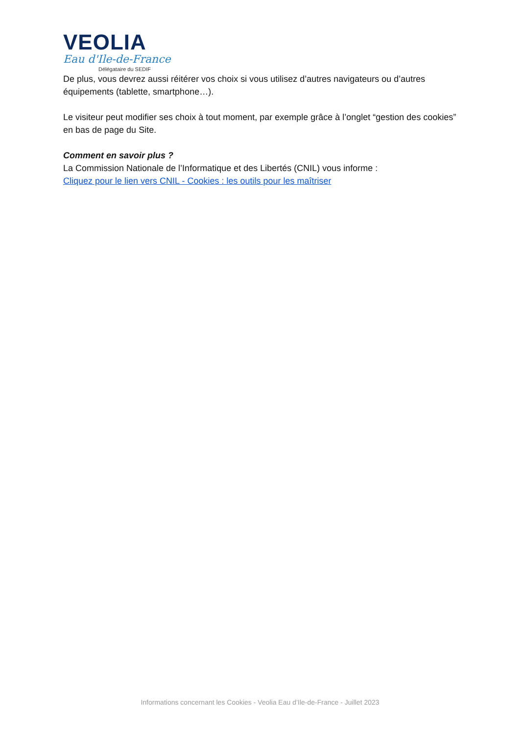VEOLIA
Eau d'Ile-de-France
Délégataire du SEDIF
De plus, vous devrez aussi réitérer vos choix si vous utilisez d’autres navigateurs ou d’autres équipements (tablette, smartphone…).
Le visiteur peut modifier ses choix à tout moment, par exemple grâce à l’onglet “gestion des cookies” en bas de page du Site.
Comment en savoir plus ?
La Commission Nationale de l’Informatique et des Libertés (CNIL) vous informe :
Cliquez pour le lien vers CNIL - Cookies : les outils pour les maîtriser
Informations concernant les Cookies - Veolia Eau d’Ile-de-France - Juillet 2023